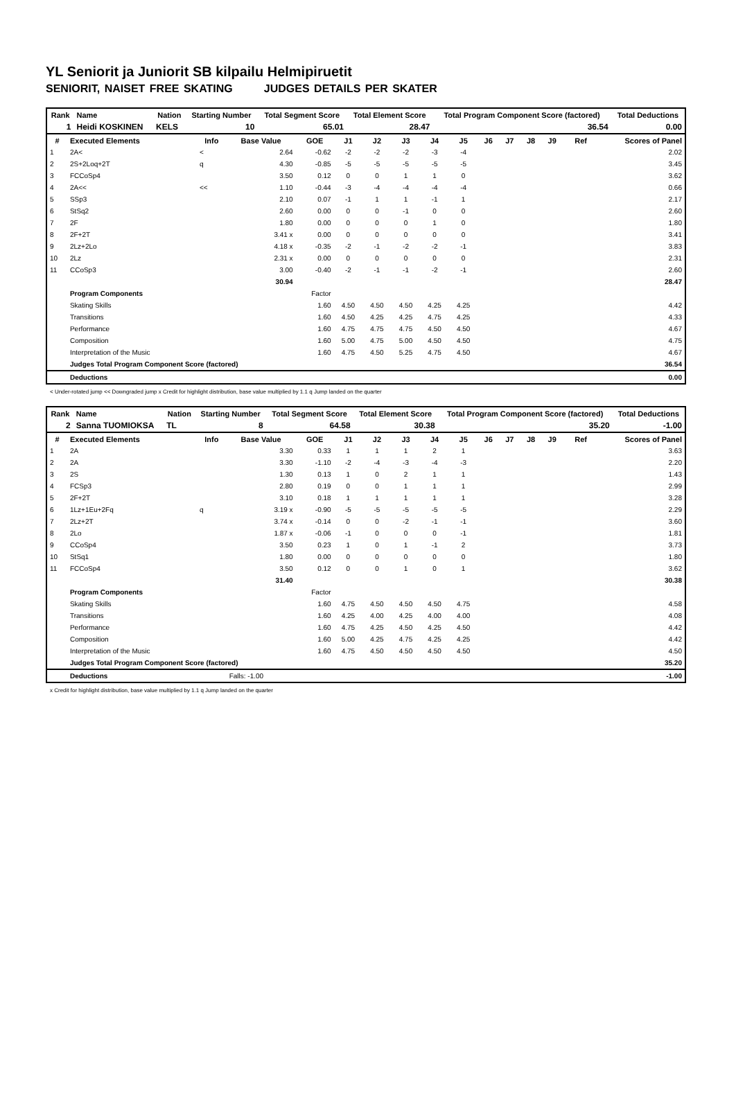YL Seniorit ja Juniorit SB kilpailu Helmipiruetit
SENIORIT, NAISET FREE SKATING JUDGES DETAILS PER SKATER
| Rank | Name | Nation | Starting Number | Total Segment Score | Total Element Score | Total Program Component Score (factored) | Total Deductions |
| --- | --- | --- | --- | --- | --- | --- | --- |
| 1 | Heidi KOSKINEN | KELS | 10 | 65.01 | 28.47 | 36.54 | 0.00 |
| # | Executed Elements | Info | Base Value | GOE | J1 | J2 | J3 | J4 | J5 | J6 | J7 | J8 | J9 | Ref | Scores of Panel |
| --- | --- | --- | --- | --- | --- | --- | --- | --- | --- | --- | --- | --- | --- | --- | --- |
| 1 | 2A< | < | 2.64 | -0.62 | -2 | -2 | -2 | -3 | -4 | | | | | | 2.02 |
| 2 | 2S+2Loq+2T | q | 4.30 | -0.85 | -5 | -5 | -5 | -5 | -5 | | | | | | 3.45 |
| 3 | FCCoSp4 | | 3.50 | 0.12 | 0 | 0 | 1 | 1 | 0 | | | | | | 3.62 |
| 4 | 2A<< | << | 1.10 | -0.44 | -3 | -4 | -4 | -4 | -4 | | | | | | 0.66 |
| 5 | SSp3 | | 2.10 | 0.07 | -1 | 1 | 1 | -1 | 1 | | | | | | 2.17 |
| 6 | StSq2 | | 2.60 | 0.00 | 0 | 0 | -1 | 0 | 0 | | | | | | 2.60 |
| 7 | 2F | | 1.80 | 0.00 | 0 | 0 | 0 | 1 | 0 | | | | | | 1.80 |
| 8 | 2F+2T | | 3.41 x | 0.00 | 0 | 0 | 0 | 0 | 0 | | | | | | 3.41 |
| 9 | 2Lz+2Lo | | 4.18 x | -0.35 | -2 | -1 | -2 | -2 | -1 | | | | | | 3.83 |
| 10 | 2Lz | | 2.31 x | 0.00 | 0 | 0 | 0 | 0 | 0 | | | | | | 2.31 |
| 11 | CCoSp3 | | 3.00 | -0.40 | -2 | -1 | -1 | -2 | -1 | | | | | | 2.60 |
| | | | 30.94 | | | | | | | | | | | | 28.47 |
| | Program Components | | | Factor | | | | | | | | | | | |
| | Skating Skills | | | 1.60 | 4.50 | 4.50 | 4.50 | 4.25 | 4.25 | | | | | | 4.42 |
| | Transitions | | | 1.60 | 4.50 | 4.25 | 4.25 | 4.75 | 4.25 | | | | | | 4.33 |
| | Performance | | | 1.60 | 4.75 | 4.75 | 4.75 | 4.50 | 4.50 | | | | | | 4.67 |
| | Composition | | | 1.60 | 5.00 | 4.75 | 5.00 | 4.50 | 4.50 | | | | | | 4.75 |
| | Interpretation of the Music | | | 1.60 | 4.75 | 4.50 | 5.25 | 4.75 | 4.50 | | | | | | 4.67 |
| | Judges Total Program Component Score (factored) | | | | | | | | | | | | | | 36.54 |
| | Deductions | | | | | | | | | | | | | | 0.00 |
< Under-rotated jump << Downgraded jump x Credit for highlight distribution, base value multiplied by 1.1 q Jump landed on the quarter
| Rank | Name | Nation | Starting Number | Total Segment Score | Total Element Score | Total Program Component Score (factored) | Total Deductions |
| --- | --- | --- | --- | --- | --- | --- | --- |
| 2 | Sanna TUOMIOKSA | TL | 8 | 64.58 | 30.38 | 35.20 | -1.00 |
| # | Executed Elements | Info | Base Value | GOE | J1 | J2 | J3 | J4 | J5 | J6 | J7 | J8 | J9 | Ref | Scores of Panel |
| --- | --- | --- | --- | --- | --- | --- | --- | --- | --- | --- | --- | --- | --- | --- | --- |
| 1 | 2A | | 3.30 | 0.33 | 1 | 1 | 1 | 2 | 1 | | | | | | 3.63 |
| 2 | 2A | | 3.30 | -1.10 | -2 | -4 | -3 | -4 | -3 | | | | | | 2.20 |
| 3 | 2S | | 1.30 | 0.13 | 1 | 0 | 2 | 1 | 1 | | | | | | 1.43 |
| 4 | FCSp3 | | 2.80 | 0.19 | 0 | 0 | 1 | 1 | 1 | | | | | | 2.99 |
| 5 | 2F+2T | | 3.10 | 0.18 | 1 | 1 | 1 | 1 | 1 | | | | | | 3.28 |
| 6 | 1Lz+1Eu+2Fq | q | 3.19 x | -0.90 | -5 | -5 | -5 | -5 | -5 | | | | | | 2.29 |
| 7 | 2Lz+2T | | 3.74 x | -0.14 | 0 | 0 | -2 | -1 | -1 | | | | | | 3.60 |
| 8 | 2Lo | | 1.87 x | -0.06 | -1 | 0 | 0 | 0 | -1 | | | | | | 1.81 |
| 9 | CCoSp4 | | 3.50 | 0.23 | 1 | 0 | 1 | -1 | 2 | | | | | | 3.73 |
| 10 | StSq1 | | 1.80 | 0.00 | 0 | 0 | 0 | 0 | 0 | | | | | | 1.80 |
| 11 | FCCoSp4 | | 3.50 | 0.12 | 0 | 0 | 1 | 0 | 1 | | | | | | 3.62 |
| | | | 31.40 | | | | | | | | | | | | 30.38 |
| | Program Components | | | Factor | | | | | | | | | | | |
| | Skating Skills | | | 1.60 | 4.75 | 4.50 | 4.50 | 4.50 | 4.75 | | | | | | 4.58 |
| | Transitions | | | 1.60 | 4.25 | 4.00 | 4.25 | 4.00 | 4.00 | | | | | | 4.08 |
| | Performance | | | 1.60 | 4.75 | 4.25 | 4.50 | 4.25 | 4.50 | | | | | | 4.42 |
| | Composition | | | 1.60 | 5.00 | 4.25 | 4.75 | 4.25 | 4.25 | | | | | | 4.42 |
| | Interpretation of the Music | | | 1.60 | 4.75 | 4.50 | 4.50 | 4.50 | 4.50 | | | | | | 4.50 |
| | Judges Total Program Component Score (factored) | | | | | | | | | | | | | | 35.20 |
| | Deductions | | Falls: -1.00 | | | | | | | | | | | | -1.00 |
x Credit for highlight distribution, base value multiplied by 1.1 q Jump landed on the quarter